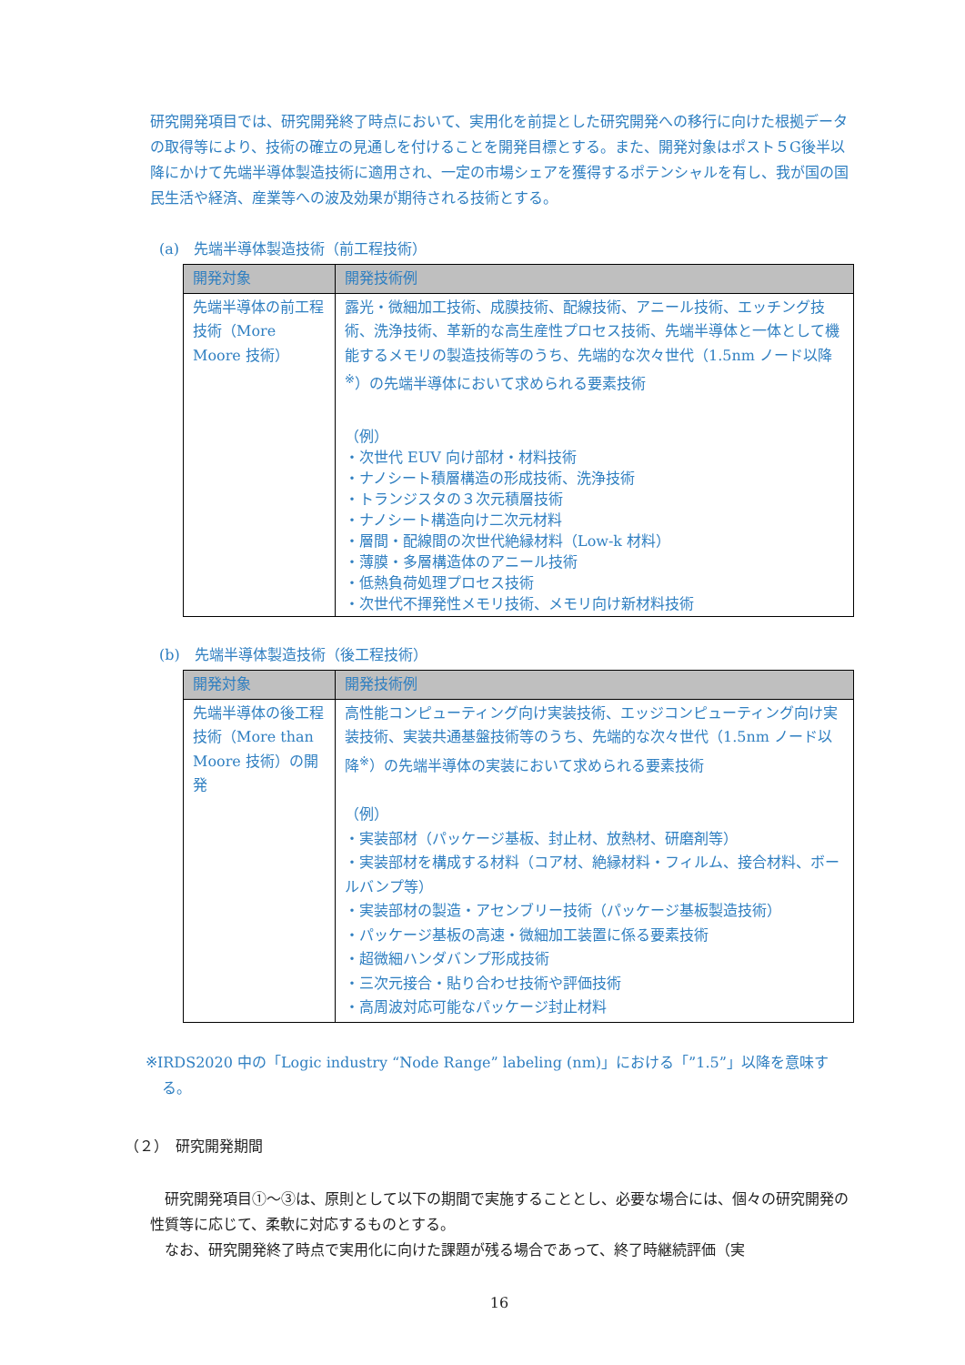研究開発項目では、研究開発終了時点において、実用化を前提とした研究開発への移行に向けた根拠データの取得等により、技術の確立の見通しを付けることを開発目標とする。また、開発対象はポスト５G後半以降にかけて先端半導体製造技術に適用され、一定の市場シェアを獲得するポテンシャルを有し、我が国の国民生活や経済、産業等への波及効果が期待される技術とする。
(a)　先端半導体製造技術（前工程技術）
| 開発対象 | 開発技術例 |
| --- | --- |
| 先端半導体の前工程技術（More Moore 技術） | 露光・微細加工技術、成膜技術、配線技術、アニール技術、エッチング技術、洗浄技術、革新的な高生産性プロセス技術、先端半導体と一体として機能するメモリの製造技術等のうち、先端的な次々世代（1.5nm ノード以降<sup>※</sup>）の先端半導体において求められる要素技術 （例） ・次世代 EUV 向け部材・材料技術 ・ナノシート積層構造の形成技術、洗浄技術 ・トランジスタの３次元積層技術 ・ナノシート構造向け二次元材料 ・層間・配線間の次世代絶縁材料（Low-k 材料） ・薄膜・多層構造体のアニール技術 ・低熱負荷処理プロセス技術 ・次世代不揮発性メモリ技術、メモリ向け新材料技術 |
(b)　先端半導体製造技術（後工程技術）
| 開発対象 | 開発技術例 |
| --- | --- |
| 先端半導体の後工程技術（More than Moore 技術）の開発 | 高性能コンピューティング向け実装技術、エッジコンピューティング向け実装技術、実装共通基盤技術等のうち、先端的な次々世代（1.5nm ノード以降<sup>※</sup>）の先端半導体の実装において求められる要素技術 （例） ・実装部材（パッケージ基板、封止材、放熱材、研磨剤等） ・実装部材を構成する材料（コア材、絶縁材料・フィルム、接合材料、ボールバンプ等） ・実装部材の製造・アセンブリー技術（パッケージ基板製造技術） ・パッケージ基板の高速・微細加工装置に係る要素技術 ・超微細ハンダバンプ形成技術 ・三次元接合・貼り合わせ技術や評価技術 ・高周波対応可能なパッケージ封止材料 |
※IRDS2020 中の「Logic industry “Node Range” labeling (nm)」における「”1.5”」以降を意味する。
（２）　研究開発期間
　研究開発項目①～③は、原則として以下の期間で実施することとし、必要な場合には、個々の研究開発の性質等に応じて、柔軟に対応するものとする。
　なお、研究開発終了時点で実用化に向けた課題が残る場合であって、終了時継続評価（実
16